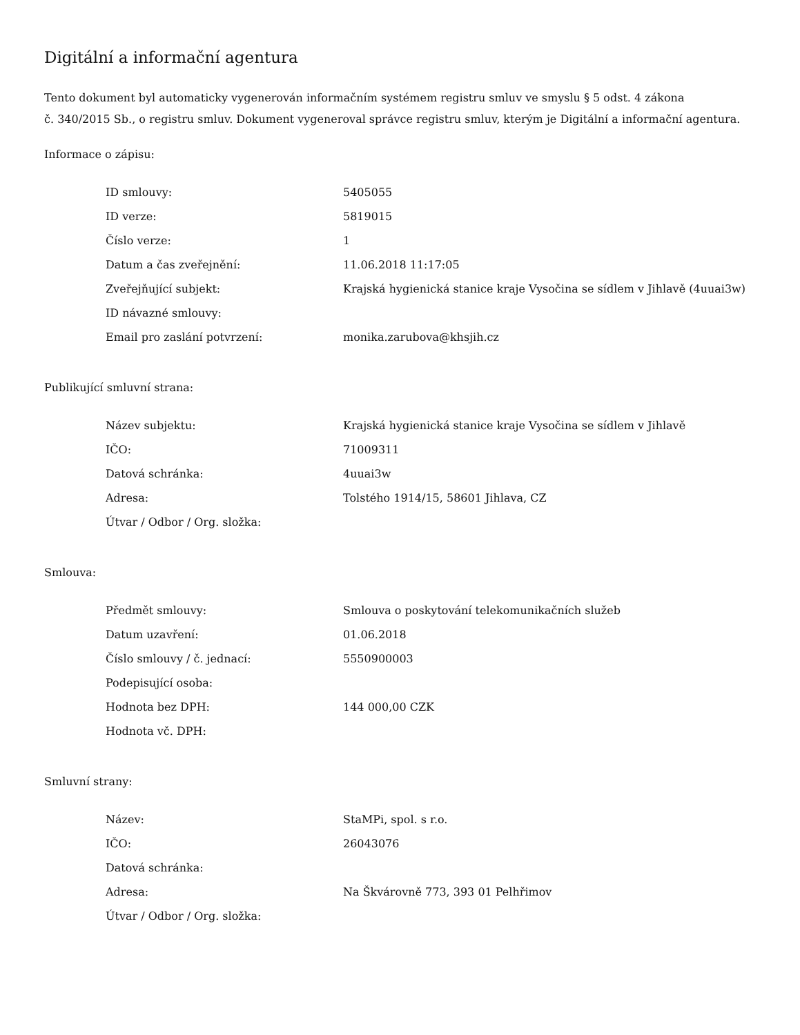Digitální a informační agentura
Tento dokument byl automaticky vygenerován informačním systémem registru smluv ve smyslu § 5 odst. 4 zákona
č. 340/2015 Sb., o registru smluv. Dokument vygeneroval správce registru smluv, kterým je Digitální a informační agentura.
Informace o zápisu:
| ID smlouvy: | 5405055 |
| ID verze: | 5819015 |
| Číslo verze: | 1 |
| Datum a čas zveřejnění: | 11.06.2018 11:17:05 |
| Zveřejňující subjekt: | Krajská hygienická stanice kraje Vysočina se sídlem v Jihlavě (4uuai3w) |
| ID návazné smlouvy: | |
| Email pro zaslání potvrzení: | monika.zarubova@khsjih.cz |
Publikující smluvní strana:
| Název subjektu: | Krajská hygienická stanice kraje Vysočina se sídlem v Jihlavě |
| IČO: | 71009311 |
| Datová schránka: | 4uuai3w |
| Adresa: | Tolstého 1914/15, 58601 Jihlava, CZ |
| Útvar / Odbor / Org. složka: | |
Smlouva:
| Předmět smlouvy: | Smlouva o poskytování telekomunikačních služeb |
| Datum uzavření: | 01.06.2018 |
| Číslo smlouvy / č. jednací: | 5550900003 |
| Podepisující osoba: | |
| Hodnota bez DPH: | 144 000,00 CZK |
| Hodnota vč. DPH: | |
Smluvní strany:
| Název: | StaMPi, spol. s r.o. |
| IČO: | 26043076 |
| Datová schránka: | |
| Adresa: | Na Škvárovně 773, 393 01 Pelhřimov |
| Útvar / Odbor / Org. složka: | |